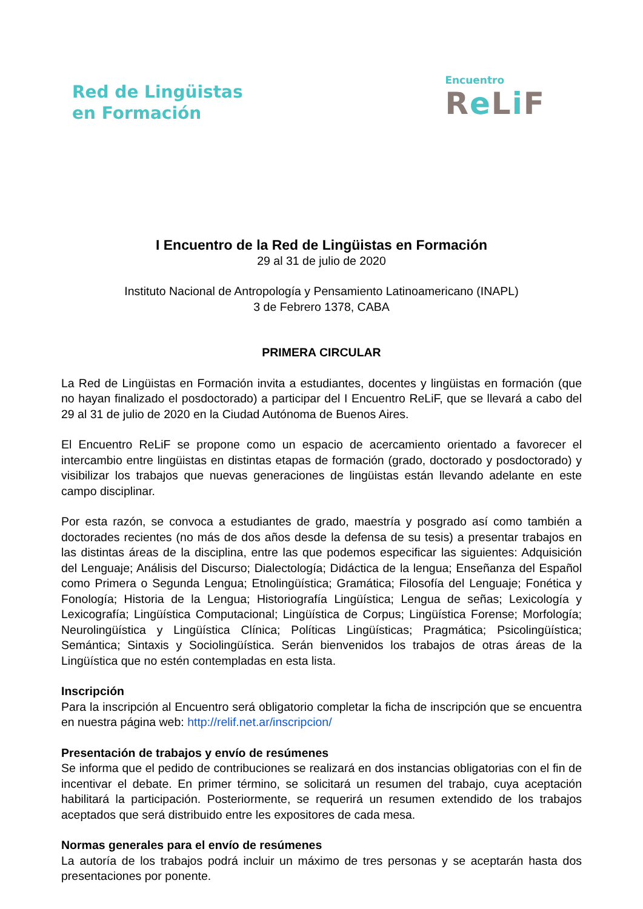Red de Lingüistas
en Formación
Encuentro
Re Li F
I Encuentro de la Red de Lingüistas en Formación
29 al 31 de julio de 2020
Instituto Nacional de Antropología y Pensamiento Latinoamericano (INAPL)
3 de Febrero 1378, CABA
PRIMERA CIRCULAR
La Red de Lingüistas en Formación invita a estudiantes, docentes y lingüistas en formación (que no hayan finalizado el posdoctorado) a participar del I Encuentro ReLiF, que se llevará a cabo del 29 al 31 de julio de 2020 en la Ciudad Autónoma de Buenos Aires.
El Encuentro ReLiF se propone como un espacio de acercamiento orientado a favorecer el intercambio entre lingüistas en distintas etapas de formación (grado, doctorado y posdoctorado) y visibilizar los trabajos que nuevas generaciones de lingüistas están llevando adelante en este campo disciplinar.
Por esta razón, se convoca a estudiantes de grado, maestría y posgrado así como también a doctorades recientes (no más de dos años desde la defensa de su tesis) a presentar trabajos en las distintas áreas de la disciplina, entre las que podemos especificar las siguientes: Adquisición del Lenguaje; Análisis del Discurso; Dialectología; Didáctica de la lengua; Enseñanza del Español como Primera o Segunda Lengua; Etnolingüística; Gramática; Filosofía del Lenguaje; Fonética y Fonología; Historia de la Lengua; Historiografía Lingüística; Lengua de señas; Lexicología y Lexicografía; Lingüística Computacional; Lingüística de Corpus; Lingüística Forense; Morfología; Neurolingüística y Lingüística Clínica; Políticas Lingüísticas; Pragmática; Psicolingüística; Semántica; Sintaxis y Sociolingüística. Serán bienvenidos los trabajos de otras áreas de la Lingüística que no estén contempladas en esta lista.
Inscripción
Para la inscripción al Encuentro será obligatorio completar la ficha de inscripción que se encuentra en nuestra página web: http://relif.net.ar/inscripcion/
Presentación de trabajos y envío de resúmenes
Se informa que el pedido de contribuciones se realizará en dos instancias obligatorias con el fin de incentivar el debate. En primer término, se solicitará un resumen del trabajo, cuya aceptación habilitará la participación. Posteriormente, se requerirá un resumen extendido de los trabajos aceptados que será distribuido entre les expositores de cada mesa.
Normas generales para el envío de resúmenes
La autoría de los trabajos podrá incluir un máximo de tres personas y se aceptarán hasta dos presentaciones por ponente.